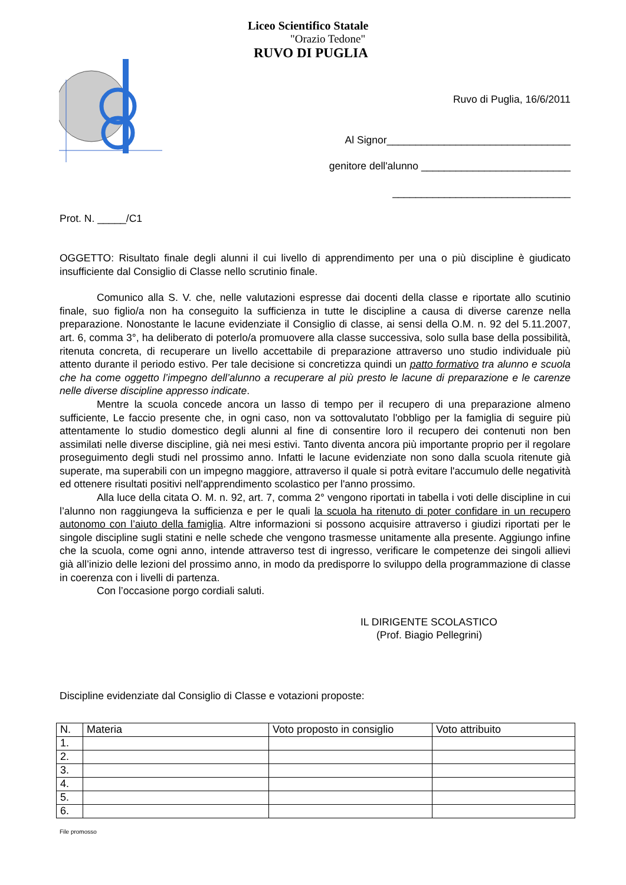Liceo Scientifico Statale
"Orazio Tedone"
RUVO DI PUGLIA
Ruvo di Puglia, 16/6/2011
Al Signor________________________________
genitore dell'alunno __________________________
_______________________________
Prot. N. _____/C1
OGGETTO: Risultato finale degli alunni il cui livello di apprendimento per una o più discipline è giudicato insufficiente dal Consiglio di Classe nello scrutinio finale.
Comunico alla S. V. che, nelle valutazioni espresse dai docenti della classe e riportate allo scutinio finale, suo figlio/a non ha conseguito la sufficienza in tutte le discipline a causa di diverse carenze nella preparazione. Nonostante le lacune evidenziate il Consiglio di classe, ai sensi della O.M. n. 92 del 5.11.2007, art. 6, comma 3°, ha deliberato di poterlo/a promuovere alla classe successiva, solo sulla base della possibilità, ritenuta concreta, di recuperare un livello accettabile di preparazione attraverso uno studio individuale più attento durante il periodo estivo. Per tale decisione si concretizza quindi un patto formativo tra alunno e scuola che ha come oggetto l’impegno dell’alunno a recuperare al più presto le lacune di preparazione e le carenze nelle diverse discipline appresso indicate.
Mentre la scuola concede ancora un lasso di tempo per il recupero di una preparazione almeno sufficiente, Le faccio presente che, in ogni caso, non va sottovalutato l'obbligo per la famiglia di seguire più attentamente lo studio domestico degli alunni al fine di consentire loro il recupero dei contenuti non ben assimilati nelle diverse discipline, già nei mesi estivi. Tanto diventa ancora più importante proprio per il regolare proseguimento degli studi nel prossimo anno. Infatti le lacune evidenziate non sono dalla scuola ritenute già superate, ma superabili con un impegno maggiore, attraverso il quale si potrà evitare l'accumulo delle negatività ed ottenere risultati positivi nell'apprendimento scolastico per l'anno prossimo.
Alla luce della citata O. M. n. 92, art. 7, comma 2° vengono riportati in tabella i voti delle discipline in cui l’alunno non raggiungeva la sufficienza e per le quali la scuola ha ritenuto di poter confidare in un recupero autonomo con l’aiuto della famiglia. Altre informazioni si possono acquisire attraverso i giudizi riportati per le singole discipline sugli statini e nelle schede che vengono trasmesse unitamente alla presente. Aggiungo infine che la scuola, come ogni anno, intende attraverso test di ingresso, verificare le competenze dei singoli allievi già all’inizio delle lezioni del prossimo anno, in modo da predisporre lo sviluppo della programmazione di classe in coerenza con i livelli di partenza.
Con l’occasione porgo cordiali saluti.
IL DIRIGENTE SCOLASTICO
(Prof. Biagio Pellegrini)
Discipline evidenziate dal Consiglio di Classe e votazioni proposte:
| N. | Materia | Voto proposto in consiglio | Voto attribuito |
| --- | --- | --- | --- |
| 1. | | | |
| 2. | | | |
| 3. | | | |
| 4. | | | |
| 5. | | | |
| 6. | | | |
File promosso